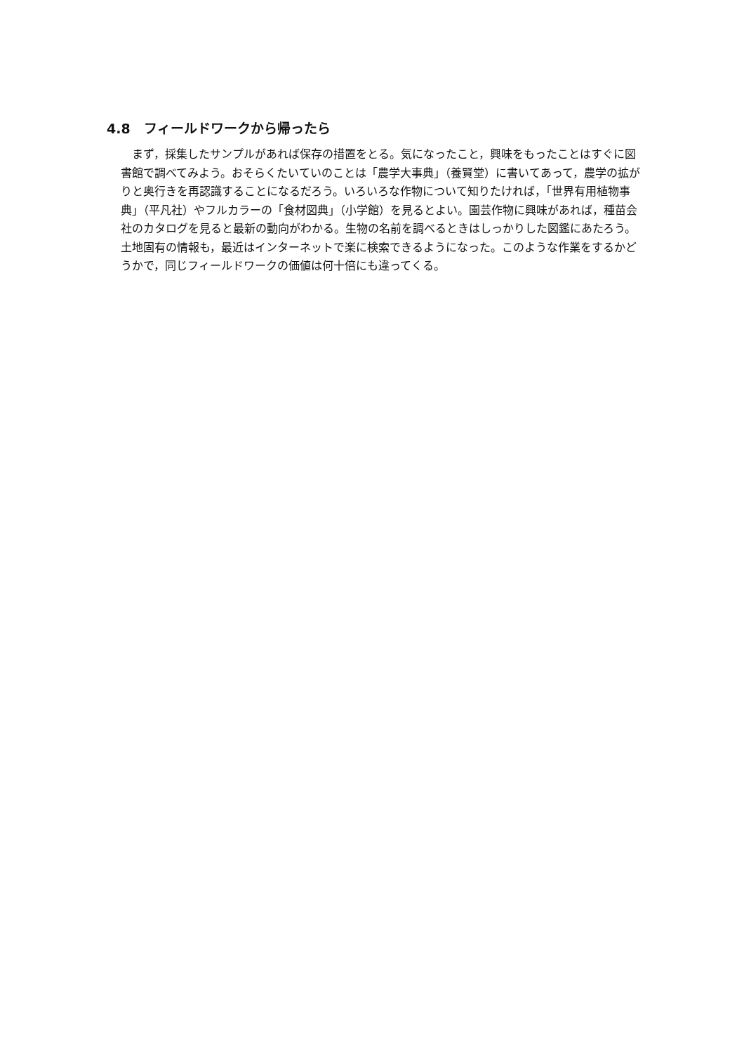4.8　フィールドワークから帰ったら
まず，採集したサンプルがあれば保存の措置をとる。気になったこと，興味をもったことはすぐに図書館で調べてみよう。おそらくたいていのことは「農学大事典」（養賢堂）に書いてあって，農学の拡がりと奥行きを再認識することになるだろう。いろいろな作物について知りたければ，「世界有用植物事典」（平凡社）やフルカラーの「食材図典」（小学館）を見るとよい。園芸作物に興味があれば，種苗会社のカタログを見ると最新の動向がわかる。生物の名前を調べるときはしっかりした図鑑にあたろう。土地固有の情報も，最近はインターネットで楽に検索できるようになった。このような作業をするかどうかで，同じフィールドワークの価値は何十倍にも違ってくる。